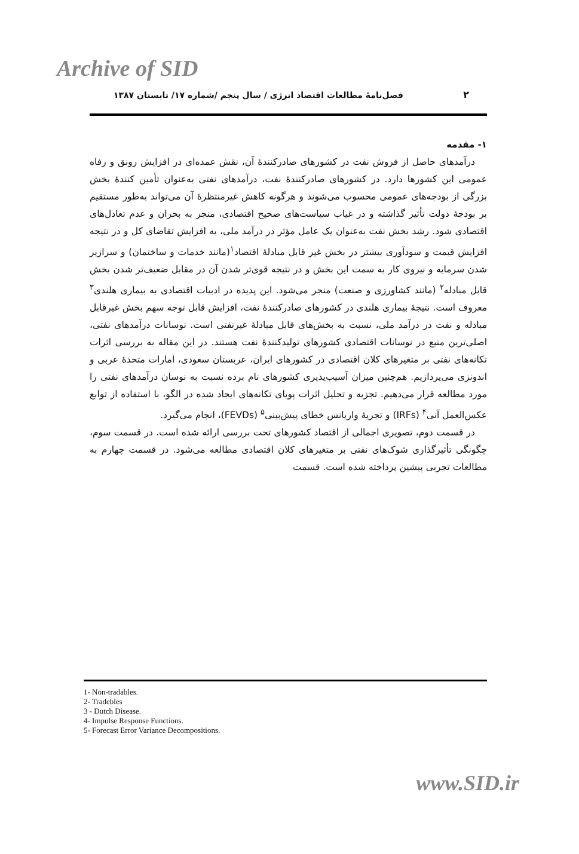Archive of SID
۲ فصل‌نامهٔ مطالعات اقتصاد انرژی / سال پنجم /شماره ۱۷/ تابستان ۱۳۸۷
۱- مقدمه
درآمدهای حاصل از فروش نفت در کشورهای صادرکنندهٔ آن، نقش عمده‌ای در افزایش رونق و رفاه عمومی این کشورها دارد. در کشورهای صادرکنندهٔ نفت، درآمدهای نفتی به‌عنوان تأمین کنندهٔ بخش بزرگی از بودجه‌های عمومی محسوب می‌شوند و هرگونه کاهش غیرمنتظرهٔ آن می‌تواند به‌طور مستقیم بر بودجهٔ دولت تأثیر گذاشته و در غیاب سیاست‌های صحیح اقتصادی، منجر به بحران و عدم تعادل‌های اقتصادی شود. رشد بخش نفت به‌عنوان یک عامل مؤثر در درآمد ملی، به افزایش تقاضای کل و در نتیجه افزایش قیمت و سودآوری بیشتر در بخش غیر قابل مبادلهٔ اقتصاد<sup>۱</sup>(مانند خدمات و ساختمان) و سرازیر شدن سرمایه و نیروی کار به سمت این بخش و در نتیجه قوی‌تر شدن آن در مقابل ضعیف‌تر شدن بخش قابل مبادله<sup>۲</sup> (مانند کشاورزی و صنعت) منجر می‌شود. این پدیده در ادبیات اقتصادی به بیماری هلندی<sup>۳</sup> معروف است. نتیجهٔ بیماری هلندی در کشورهای صادرکنندهٔ نفت، افزایش قابل توجه سهم بخش غیرقابل مبادله و نفت در درآمد ملی، نسبت به بخش‌های قابل مبادلهٔ غیرنفتی است. نوسانات درآمدهای نفتی، اصلی‌ترین منبع در نوسانات اقتصادی کشورهای تولیدکنندهٔ نفت هستند. در این مقاله به بررسی اثرات تکانه‌های نفتی بر متغیرهای کلان اقتصادی در کشورهای ایران، عربستان سعودی، امارات متحدهٔ عربی و اندونزی می‌پردازیم. هم‌چنین میزان آسیب‌پذیری کشورهای نام برده نسبت به نوسان درآمدهای نفتی را مورد مطالعه قرار می‌دهیم. تجزیه و تحلیل اثرات پویای تکانه‌های ایجاد شده در الگو، با استفاده از توابع عکس‌العمل آنی<sup>۴</sup> (IRFs) و تجزیهٔ واریانس خطای پیش‌بینی<sup>۵</sup> (FEVDs)، انجام می‌گیرد.
در قسمت دوم، تصویری اجمالی از اقتصاد کشورهای تحت بررسی ارائه شده است. در قسمت سوم، چگونگی تأثیرگذاری شوک‌های نفتی بر متغیرهای کلان اقتصادی مطالعه می‌شود. در قسمت چهارم به مطالعات تجربی پیشین پرداخته شده است. قسمت
1- Non-tradables.
2- Tradebles
3 - Dutch Disease.
4- Impulse Response Functions.
5- Forecast Error Variance Decompositions.
www.SID.ir